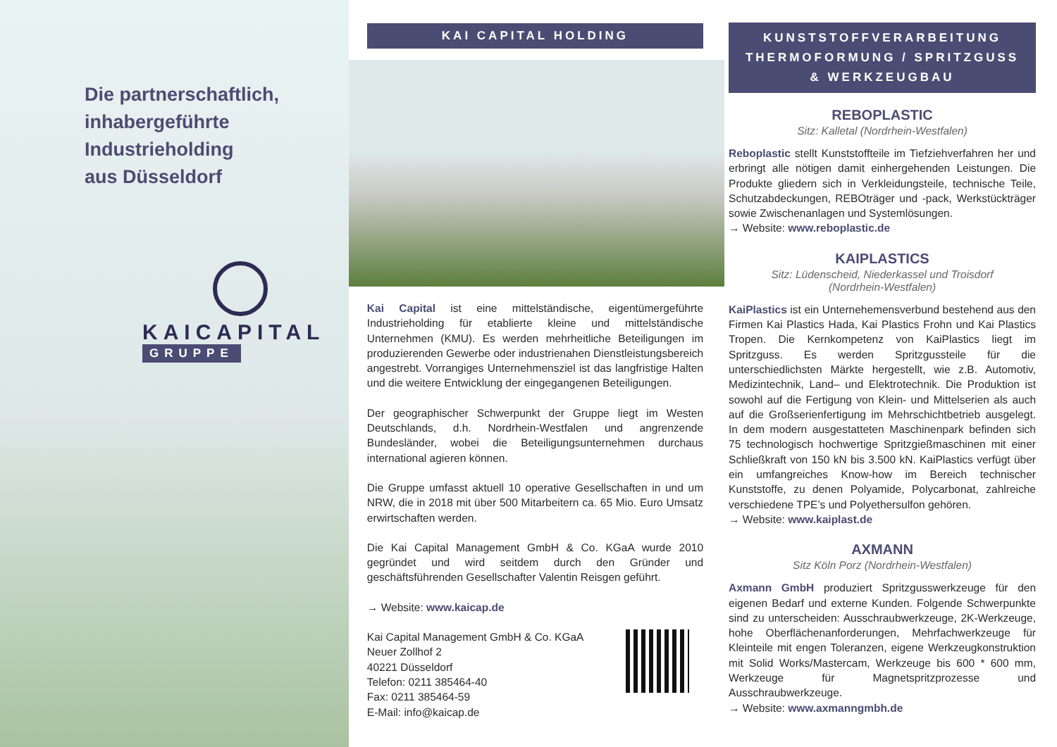Die partnerschaftlich,
inhabergeführte
Industrieholding
aus Düsseldorf
KAICAPITAL
GRUPPE
KAI CAPITAL HOLDING
Kai Capital ist eine mittelständische, eigentümergeführte Industrieholding für etablierte kleine und mittelständische Unternehmen (KMU). Es werden mehrheitliche Beteiligungen im produzierenden Gewerbe oder industrienahen Dienstleistungsbereich angestrebt. Vorrangiges Unternehmensziel ist das langfristige Halten und die weitere Entwicklung der eingegangenen Beteiligungen.
Der geographischer Schwerpunkt der Gruppe liegt im Westen Deutschlands, d.h. Nordrhein-Westfalen und angrenzende Bundesländer, wobei die Beteiligungsunternehmen durchaus international agieren können.
Die Gruppe umfasst aktuell 10 operative Gesellschaften in und um NRW, die in 2018 mit über 500 Mitarbeitern ca. 65 Mio. Euro Umsatz erwirtschaften werden.
Die Kai Capital Management GmbH & Co. KGaA wurde 2010 gegründet und wird seitdem durch den Gründer und geschäftsführenden Gesellschafter Valentin Reisgen geführt.
→ Website: www.kaicap.de
Kai Capital Management GmbH & Co. KGaA
Neuer Zollhof 2
40221 Düsseldorf
Telefon: 0211 385464-40
Fax: 0211 385464-59
E-Mail: info@kaicap.de
KUNSTSTOFFVERARBEITUNG
THERMOFORMUNG / SPRITZGUSS
& WERKZEUGBAU
REBOPLASTIC
Sitz: Kalletal (Nordrhein-Westfalen)
Reboplastic stellt Kunststoffteile im Tiefziehverfahren her und erbringt alle nötigen damit einhergehenden Leistungen. Die Produkte gliedern sich in Verkleidungsteile, technische Teile, Schutzabdeckungen, REBOträger und -pack, Werkstückträger sowie Zwischenanlagen und Systemlösungen.
→ Website: www.reboplastic.de
KAIPLASTICS
Sitz: Lüdenscheid, Niederkassel und Troisdorf
(Nordrhein-Westfalen)
KaiPlastics ist ein Unternehemensverbund bestehend aus den Firmen Kai Plastics Hada, Kai Plastics Frohn und Kai Plastics Tropen. Die Kernkompetenz von KaiPlastics liegt im Spritzguss. Es werden Spritzgussteile für die unterschiedlichsten Märkte hergestellt, wie z.B. Automotiv, Medizintechnik, Land– und Elektrotechnik. Die Produktion ist sowohl auf die Fertigung von Klein- und Mittelserien als auch auf die Großserienfertigung im Mehrschichtbetrieb ausgelegt. In dem modern ausgestatteten Maschinenpark befinden sich 75 technologisch hochwertige Spritzgießmaschinen mit einer Schließkraft von 150 kN bis 3.500 kN. KaiPlastics verfügt über ein umfangreiches Know-how im Bereich technischer Kunststoffe, zu denen Polyamide, Polycarbonat, zahlreiche verschiedene TPE’s und Polyethersulfon gehören.
→ Website: www.kaiplast.de
AXMANN
Sitz Köln Porz (Nordrhein-Westfalen)
Axmann GmbH produziert Spritzgusswerkzeuge für den eigenen Bedarf und externe Kunden. Folgende Schwerpunkte sind zu unterscheiden: Ausschraubwerkzeuge, 2K-Werkzeuge, hohe Oberflächenanforderungen, Mehrfachwerkzeuge für Kleinteile mit engen Toleranzen, eigene Werkzeugkonstruktion mit Solid Works/Mastercam, Werkzeuge bis 600 * 600 mm, Werkzeuge für Magnetspritzprozesse und Ausschraubwerkzeuge.
→ Website: www.axmanngmbh.de